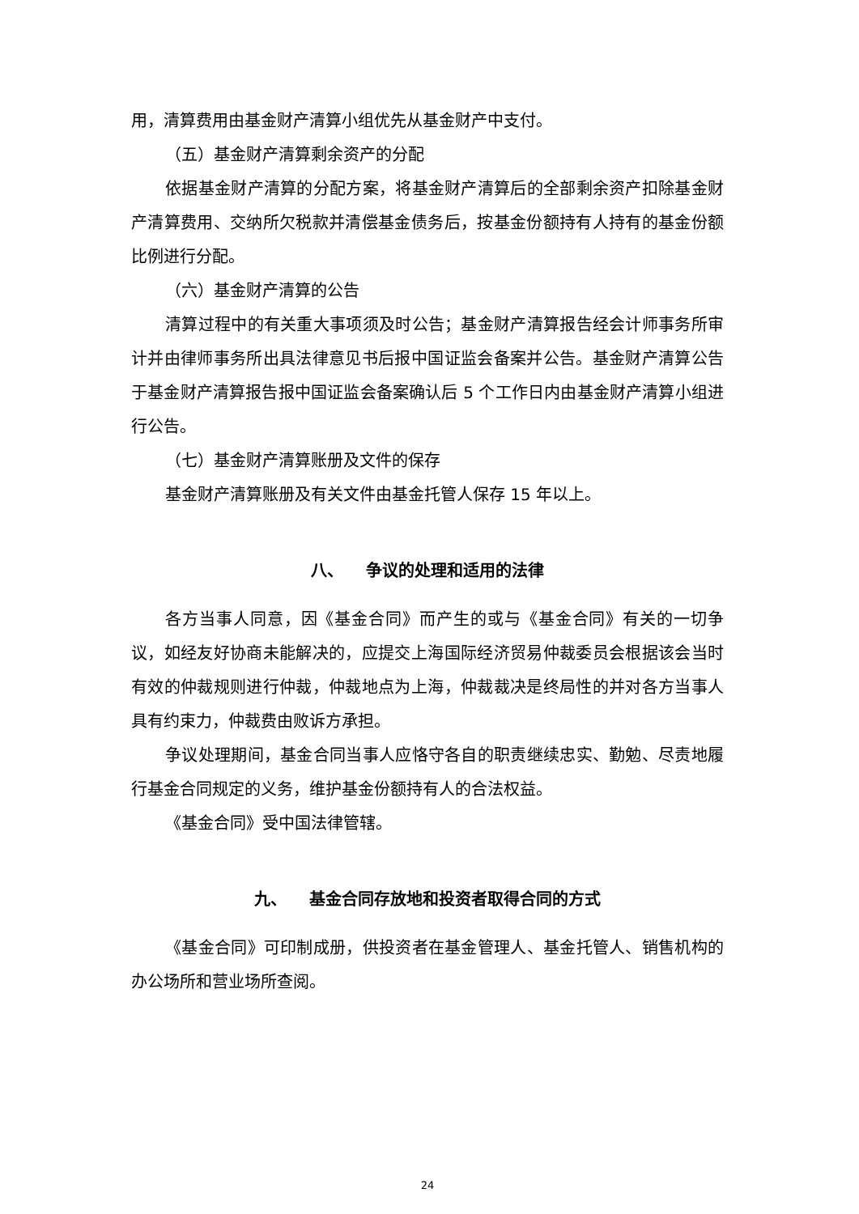用，清算费用由基金财产清算小组优先从基金财产中支付。
（五）基金财产清算剩余资产的分配
依据基金财产清算的分配方案，将基金财产清算后的全部剩余资产扣除基金财产清算费用、交纳所欠税款并清偿基金债务后，按基金份额持有人持有的基金份额比例进行分配。
（六）基金财产清算的公告
清算过程中的有关重大事项须及时公告；基金财产清算报告经会计师事务所审计并由律师事务所出具法律意见书后报中国证监会备案并公告。基金财产清算公告于基金财产清算报告报中国证监会备案确认后 5 个工作日内由基金财产清算小组进行公告。
（七）基金财产清算账册及文件的保存
基金财产清算账册及有关文件由基金托管人保存 15 年以上。
八、 争议的处理和适用的法律
各方当事人同意，因《基金合同》而产生的或与《基金合同》有关的一切争议，如经友好协商未能解决的，应提交上海国际经济贸易仲裁委员会根据该会当时有效的仲裁规则进行仲裁，仲裁地点为上海，仲裁裁决是终局性的并对各方当事人具有约束力，仲裁费由败诉方承担。
争议处理期间，基金合同当事人应恪守各自的职责继续忠实、勤勉、尽责地履行基金合同规定的义务，维护基金份额持有人的合法权益。
《基金合同》受中国法律管辖。
九、 基金合同存放地和投资者取得合同的方式
《基金合同》可印制成册，供投资者在基金管理人、基金托管人、销售机构的办公场所和营业场所查阅。
24